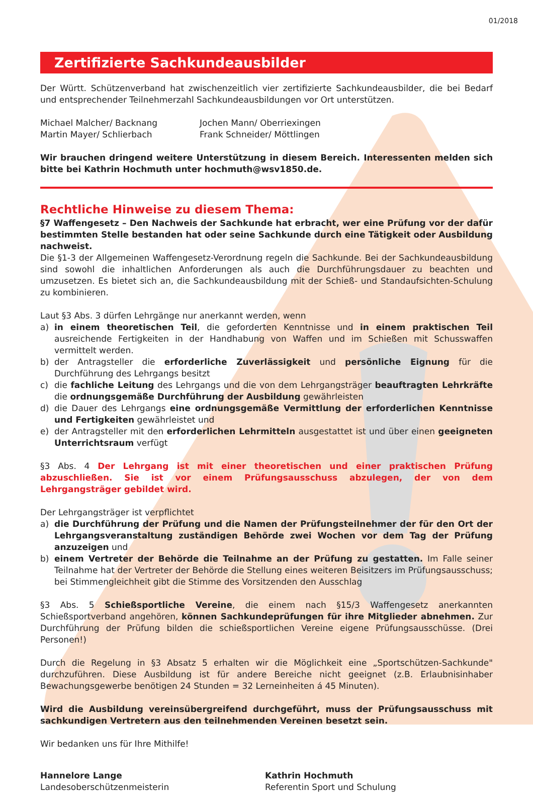01/2018
Zertifizierte Sachkundeausbilder
Der Württ. Schützenverband hat zwischenzeitlich vier zertifizierte Sachkundeausbilder, die bei Bedarf und entsprechender Teilnehmerzahl Sachkundeausbildungen vor Ort unterstützen.
Michael Malcher/ Backnang
Martin Mayer/ Schlierbach
Jochen Mann/ Oberriexingen
Frank Schneider/ Möttlingen
Wir brauchen dringend weitere Unterstützung in diesem Bereich. Interessenten melden sich bitte bei Kathrin Hochmuth unter hochmuth@wsv1850.de.
Rechtliche Hinweise zu diesem Thema:
§7 Waffengesetz – Den Nachweis der Sachkunde hat erbracht, wer eine Prüfung vor der dafür bestimmten Stelle bestanden hat oder seine Sachkunde durch eine Tätigkeit oder Ausbildung nachweist.
Die §1-3 der Allgemeinen Waffengesetz-Verordnung regeln die Sachkunde. Bei der Sachkundeausbildung sind sowohl die inhaltlichen Anforderungen als auch die Durchführungsdauer zu beachten und umzusetzen. Es bietet sich an, die Sachkundeausbildung mit der Schieß- und Standaufsichten-Schulung zu kombinieren.
Laut §3 Abs. 3 dürfen Lehrgänge nur anerkannt werden, wenn
a) in einem theoretischen Teil, die geforderten Kenntnisse und in einem praktischen Teil ausreichende Fertigkeiten in der Handhabung von Waffen und im Schießen mit Schusswaffen vermittelt werden.
b) der Antragsteller die erforderliche Zuverlässigkeit und persönliche Eignung für die Durchführung des Lehrgangs besitzt
c) die fachliche Leitung des Lehrgangs und die von dem Lehrgangsträger beauftragten Lehrkräfte die ordnungsgemäße Durchführung der Ausbildung gewährleisten
d) die Dauer des Lehrgangs eine ordnungsgemäße Vermittlung der erforderlichen Kenntnisse und Fertigkeiten gewährleistet und
e) der Antragsteller mit den erforderlichen Lehrmitteln ausgestattet ist und über einen geeigneten Unterrichtsraum verfügt
§3 Abs. 4 Der Lehrgang ist mit einer theoretischen und einer praktischen Prüfung abzuschließen. Sie ist vor einem Prüfungsausschuss abzulegen, der von dem Lehrgangsträger gebildet wird.
Der Lehrgangsträger ist verpflichtet
a) die Durchführung der Prüfung und die Namen der Prüfungsteilnehmer der für den Ort der Lehrgangsveranstaltung zuständigen Behörde zwei Wochen vor dem Tag der Prüfung anzuzeigen und
b) einem Vertreter der Behörde die Teilnahme an der Prüfung zu gestatten. Im Falle seiner Teilnahme hat der Vertreter der Behörde die Stellung eines weiteren Beisitzers im Prüfungsausschuss; bei Stimmengleichheit gibt die Stimme des Vorsitzenden den Ausschlag
§3 Abs. 5 Schießsportliche Vereine, die einem nach §15/3 Waffengesetz anerkannten Schießsportverband angehören, können Sachkundeprüfungen für ihre Mitglieder abnehmen. Zur Durchführung der Prüfung bilden die schießsportlichen Vereine eigene Prüfungsausschüsse. (Drei Personen!)
Durch die Regelung in §3 Absatz 5 erhalten wir die Möglichkeit eine „Sportschützen-Sachkunde" durchzuführen. Diese Ausbildung ist für andere Bereiche nicht geeignet (z.B. Erlaubnisinhaber Bewachungsgewerbe benötigen 24 Stunden = 32 Lerneinheiten á 45 Minuten).
Wird die Ausbildung vereinsübergreifend durchgeführt, muss der Prüfungsausschuss mit sachkundigen Vertretern aus den teilnehmenden Vereinen besetzt sein.
Wir bedanken uns für Ihre Mithilfe!
Hannelore Lange
Landesoberschützenmeisterin
Kathrin Hochmuth
Referentin Sport und Schulung